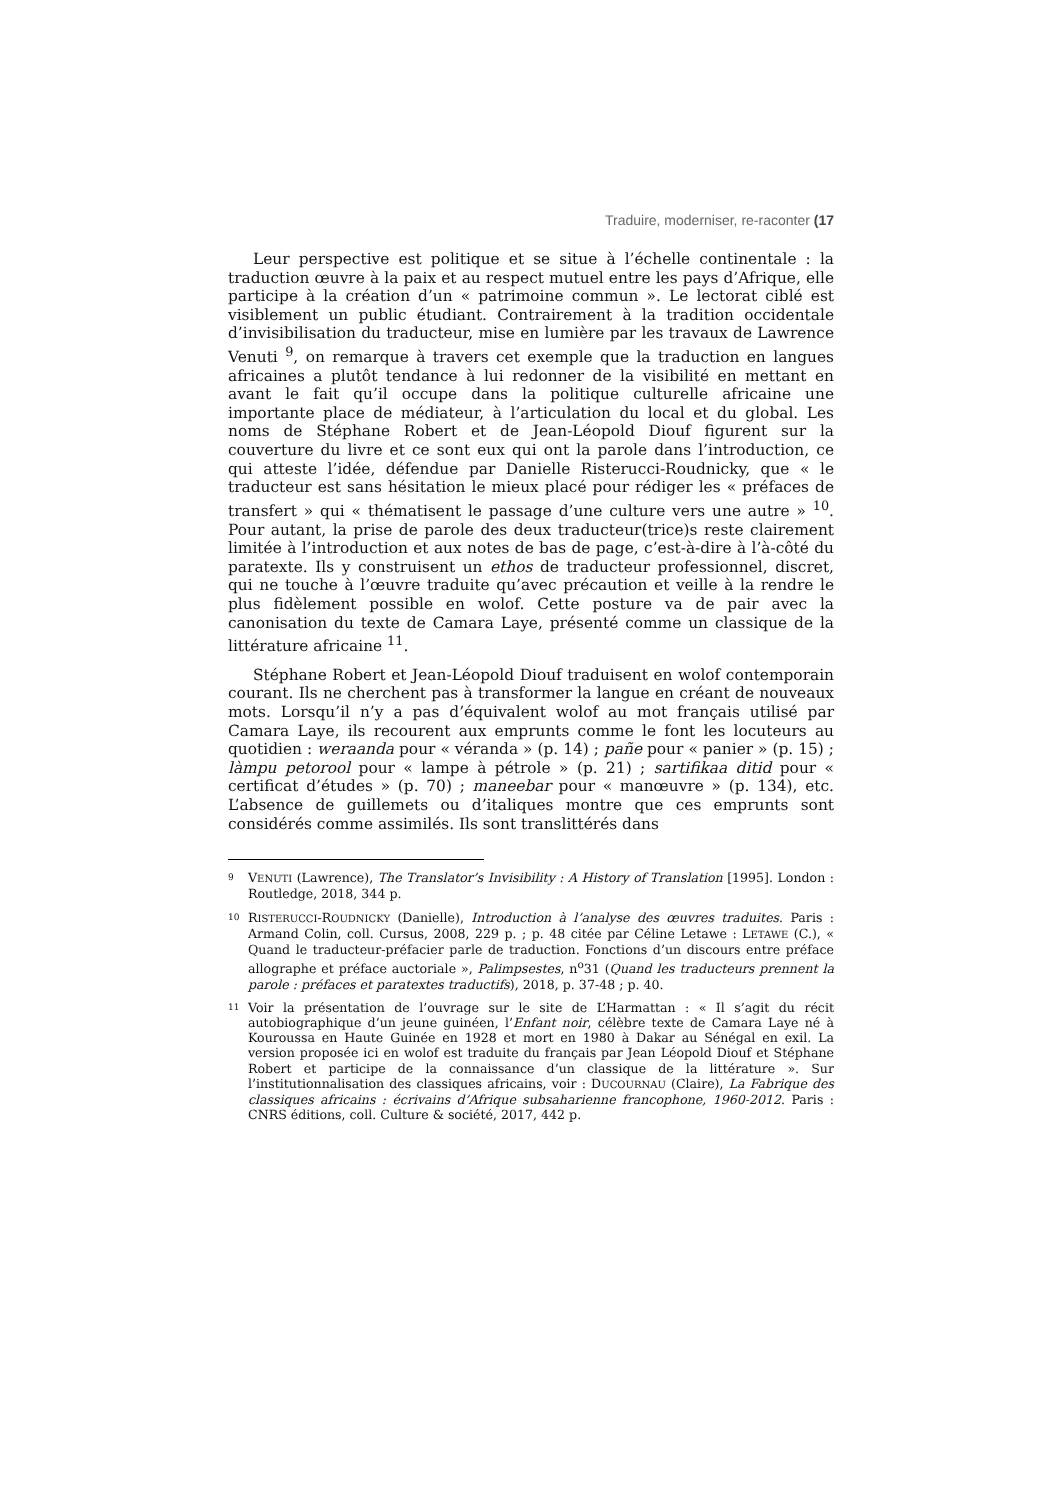Traduire, moderniser, re-raconter (17
Leur perspective est politique et se situe à l’échelle continentale : la traduction œuvre à la paix et au respect mutuel entre les pays d’Afrique, elle participe à la création d’un « patrimoine commun ». Le lectorat ciblé est visiblement un public étudiant. Contrairement à la tradition occidentale d’invisibilisation du traducteur, mise en lumière par les travaux de Lawrence Venuti <sup>9</sup>, on remarque à travers cet exemple que la traduction en langues africaines a plutôt tendance à lui redonner de la visibilité en mettant en avant le fait qu’il occupe dans la politique culturelle africaine une importante place de médiateur, à l’articulation du local et du global. Les noms de Stéphane Robert et de Jean-Léopold Diouf figurent sur la couverture du livre et ce sont eux qui ont la parole dans l’introduction, ce qui atteste l’idée, défendue par Danielle Risterucci-Roudnicky, que « le traducteur est sans hésitation le mieux placé pour rédiger les « préfaces de transfert » qui « thématisent le passage d’une culture vers une autre » <sup>10</sup>. Pour autant, la prise de parole des deux traducteur(trice)s reste clairement limitée à l’introduction et aux notes de bas de page, c’est-à-dire à l’à-côté du paratexte. Ils y construisent un ethos de traducteur professionnel, discret, qui ne touche à l’œuvre traduite qu’avec précaution et veille à la rendre le plus fidèlement possible en wolof. Cette posture va de pair avec la canonisation du texte de Camara Laye, présenté comme un classique de la littérature africaine <sup>11</sup>.
Stéphane Robert et Jean-Léopold Diouf traduisent en wolof contemporain courant. Ils ne cherchent pas à transformer la langue en créant de nouveaux mots. Lorsqu’il n’y a pas d’équivalent wolof au mot français utilisé par Camara Laye, ils recourent aux emprunts comme le font les locuteurs au quotidien : weraanda pour « véranda » (p. 14) ; pañe pour « panier » (p. 15) ; làmpu petorool pour « lampe à pétrole » (p. 21) ; sartifikaa ditid pour « certificat d’études » (p. 70) ; maneebar pour « manœuvre » (p. 134), etc. L’absence de guillemets ou d’italiques montre que ces emprunts sont considérés comme assimilés. Ils sont translittérés dans
9 VENUTI (Lawrence), The Translator’s Invisibility : A History of Translation [1995]. London : Routledge, 2018, 344 p.
10 RISTERUCCI-ROUDNICKY (Danielle), Introduction à l’analyse des œuvres traduites. Paris : Armand Colin, coll. Cursus, 2008, 229 p. ; p. 48 citée par Céline Letawe : LETAWE (C.), « Quand le traducteur-préfacier parle de traduction. Fonctions d’un discours entre préface allographe et préface auctoriale », Palimpsestes, n<sup>o</sup>31 (Quand les traducteurs prennent la parole : préfaces et paratextes traductifs), 2018, p. 37-48 ; p. 40.
11 Voir la présentation de l’ouvrage sur le site de L’Harmattan : « Il s’agit du récit autobiographique d’un jeune guinéen, l’Enfant noir, célèbre texte de Camara Laye né à Kouroussa en Haute Guinée en 1928 et mort en 1980 à Dakar au Sénégal en exil. La version proposée ici en wolof est traduite du français par Jean Léopold Diouf et Stéphane Robert et participe de la connaissance d’un classique de la littérature ». Sur l’institutionnalisation des classiques africains, voir : DUCOURNAU (Claire), La Fabrique des classiques africains : écrivains d’Afrique subsaharienne francophone, 1960-2012. Paris : CNRS éditions, coll. Culture & société, 2017, 442 p.